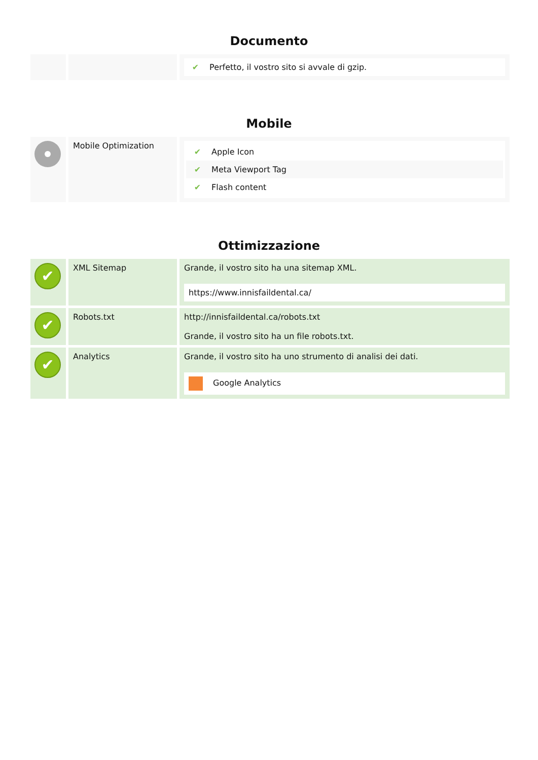Documento
| | | ✔ Perfetto, il vostro sito si avvale di gzip. |
Mobile
| | Mobile Optimization | ✔ Apple Icon ✔ Meta Viewport Tag ✔ Flash content |
Ottimizzazione
| ✔ | XML Sitemap | Grande, il vostro sito ha una sitemap XML. https://www.innisfaildental.ca/ |
| ✔ | Robots.txt | http://innisfaildental.ca/robots.txt Grande, il vostro sito ha un file robots.txt. |
| ✔ | Analytics | Grande, il vostro sito ha uno strumento di analisi dei dati. Google Analytics |